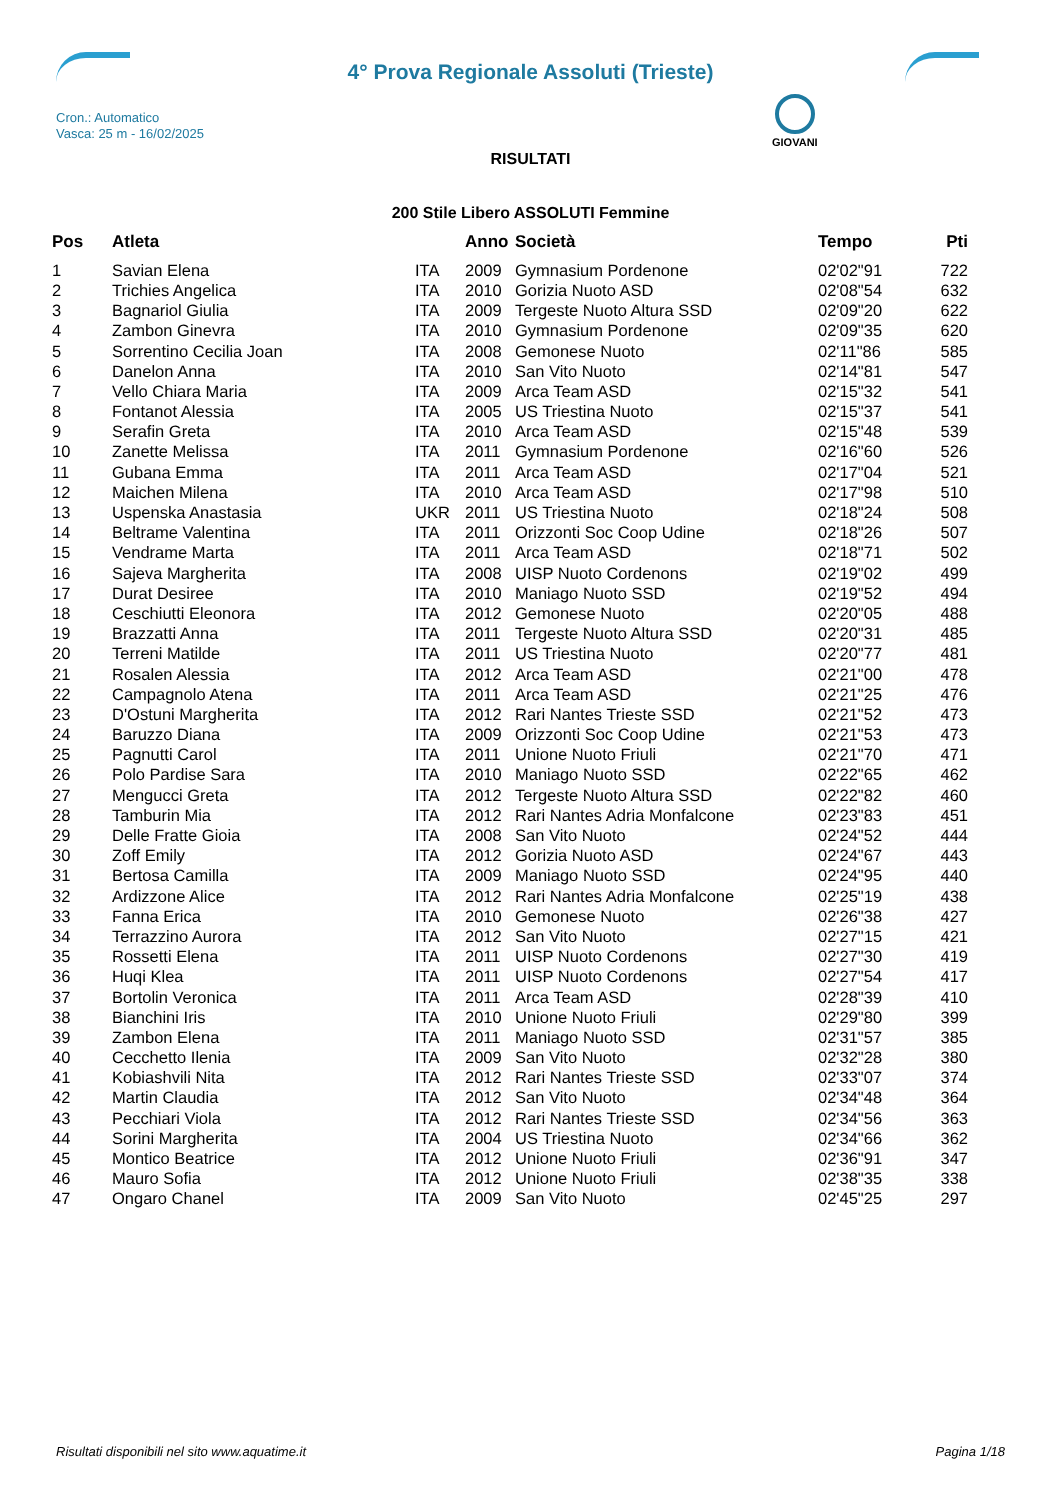4° Prova Regionale Assoluti (Trieste)
Cron.: Automatico
Vasca: 25 m - 16/02/2025
GIOVANI
RISULTATI
200 Stile Libero ASSOLUTI Femmine
| Pos | Atleta | | Anno | Società | Tempo | Pti |
| --- | --- | --- | --- | --- | --- | --- |
| 1 | Savian Elena | ITA | 2009 | Gymnasium Pordenone | 02'02"91 | 722 |
| 2 | Trichies Angelica | ITA | 2010 | Gorizia Nuoto ASD | 02'08"54 | 632 |
| 3 | Bagnariol Giulia | ITA | 2009 | Tergeste Nuoto Altura SSD | 02'09"20 | 622 |
| 4 | Zambon Ginevra | ITA | 2010 | Gymnasium Pordenone | 02'09"35 | 620 |
| 5 | Sorrentino Cecilia Joan | ITA | 2008 | Gemonese Nuoto | 02'11"86 | 585 |
| 6 | Danelon Anna | ITA | 2010 | San Vito Nuoto | 02'14"81 | 547 |
| 7 | Vello Chiara Maria | ITA | 2009 | Arca Team ASD | 02'15"32 | 541 |
| 8 | Fontanot Alessia | ITA | 2005 | US Triestina Nuoto | 02'15"37 | 541 |
| 9 | Serafin Greta | ITA | 2010 | Arca Team ASD | 02'15"48 | 539 |
| 10 | Zanette Melissa | ITA | 2011 | Gymnasium Pordenone | 02'16"60 | 526 |
| 11 | Gubana Emma | ITA | 2011 | Arca Team ASD | 02'17"04 | 521 |
| 12 | Maichen Milena | ITA | 2010 | Arca Team ASD | 02'17"98 | 510 |
| 13 | Uspenska Anastasia | UKR | 2011 | US Triestina Nuoto | 02'18"24 | 508 |
| 14 | Beltrame Valentina | ITA | 2011 | Orizzonti Soc Coop Udine | 02'18"26 | 507 |
| 15 | Vendrame Marta | ITA | 2011 | Arca Team ASD | 02'18"71 | 502 |
| 16 | Sajeva Margherita | ITA | 2008 | UISP Nuoto Cordenons | 02'19"02 | 499 |
| 17 | Durat Desiree | ITA | 2010 | Maniago Nuoto SSD | 02'19"52 | 494 |
| 18 | Ceschiutti Eleonora | ITA | 2012 | Gemonese Nuoto | 02'20"05 | 488 |
| 19 | Brazzatti Anna | ITA | 2011 | Tergeste Nuoto Altura SSD | 02'20"31 | 485 |
| 20 | Terreni Matilde | ITA | 2011 | US Triestina Nuoto | 02'20"77 | 481 |
| 21 | Rosalen Alessia | ITA | 2012 | Arca Team ASD | 02'21"00 | 478 |
| 22 | Campagnolo Atena | ITA | 2011 | Arca Team ASD | 02'21"25 | 476 |
| 23 | D'Ostuni Margherita | ITA | 2012 | Rari Nantes Trieste SSD | 02'21"52 | 473 |
| 24 | Baruzzo Diana | ITA | 2009 | Orizzonti Soc Coop Udine | 02'21"53 | 473 |
| 25 | Pagnutti Carol | ITA | 2011 | Unione Nuoto Friuli | 02'21"70 | 471 |
| 26 | Polo Pardise Sara | ITA | 2010 | Maniago Nuoto SSD | 02'22"65 | 462 |
| 27 | Mengucci Greta | ITA | 2012 | Tergeste Nuoto Altura SSD | 02'22"82 | 460 |
| 28 | Tamburin Mia | ITA | 2012 | Rari Nantes Adria Monfalcone | 02'23"83 | 451 |
| 29 | Delle Fratte Gioia | ITA | 2008 | San Vito Nuoto | 02'24"52 | 444 |
| 30 | Zoff Emily | ITA | 2012 | Gorizia Nuoto ASD | 02'24"67 | 443 |
| 31 | Bertosa Camilla | ITA | 2009 | Maniago Nuoto SSD | 02'24"95 | 440 |
| 32 | Ardizzone Alice | ITA | 2012 | Rari Nantes Adria Monfalcone | 02'25"19 | 438 |
| 33 | Fanna Erica | ITA | 2010 | Gemonese Nuoto | 02'26"38 | 427 |
| 34 | Terrazzino Aurora | ITA | 2012 | San Vito Nuoto | 02'27"15 | 421 |
| 35 | Rossetti Elena | ITA | 2011 | UISP Nuoto Cordenons | 02'27"30 | 419 |
| 36 | Huqi Klea | ITA | 2011 | UISP Nuoto Cordenons | 02'27"54 | 417 |
| 37 | Bortolin Veronica | ITA | 2011 | Arca Team ASD | 02'28"39 | 410 |
| 38 | Bianchini Iris | ITA | 2010 | Unione Nuoto Friuli | 02'29"80 | 399 |
| 39 | Zambon Elena | ITA | 2011 | Maniago Nuoto SSD | 02'31"57 | 385 |
| 40 | Cecchetto Ilenia | ITA | 2009 | San Vito Nuoto | 02'32"28 | 380 |
| 41 | Kobiashvili Nita | ITA | 2012 | Rari Nantes Trieste SSD | 02'33"07 | 374 |
| 42 | Martin Claudia | ITA | 2012 | San Vito Nuoto | 02'34"48 | 364 |
| 43 | Pecchiari Viola | ITA | 2012 | Rari Nantes Trieste SSD | 02'34"56 | 363 |
| 44 | Sorini Margherita | ITA | 2004 | US Triestina Nuoto | 02'34"66 | 362 |
| 45 | Montico Beatrice | ITA | 2012 | Unione Nuoto Friuli | 02'36"91 | 347 |
| 46 | Mauro Sofia | ITA | 2012 | Unione Nuoto Friuli | 02'38"35 | 338 |
| 47 | Ongaro Chanel | ITA | 2009 | San Vito Nuoto | 02'45"25 | 297 |
Risultati disponibili nel sito www.aquatime.it Pagina 1/18